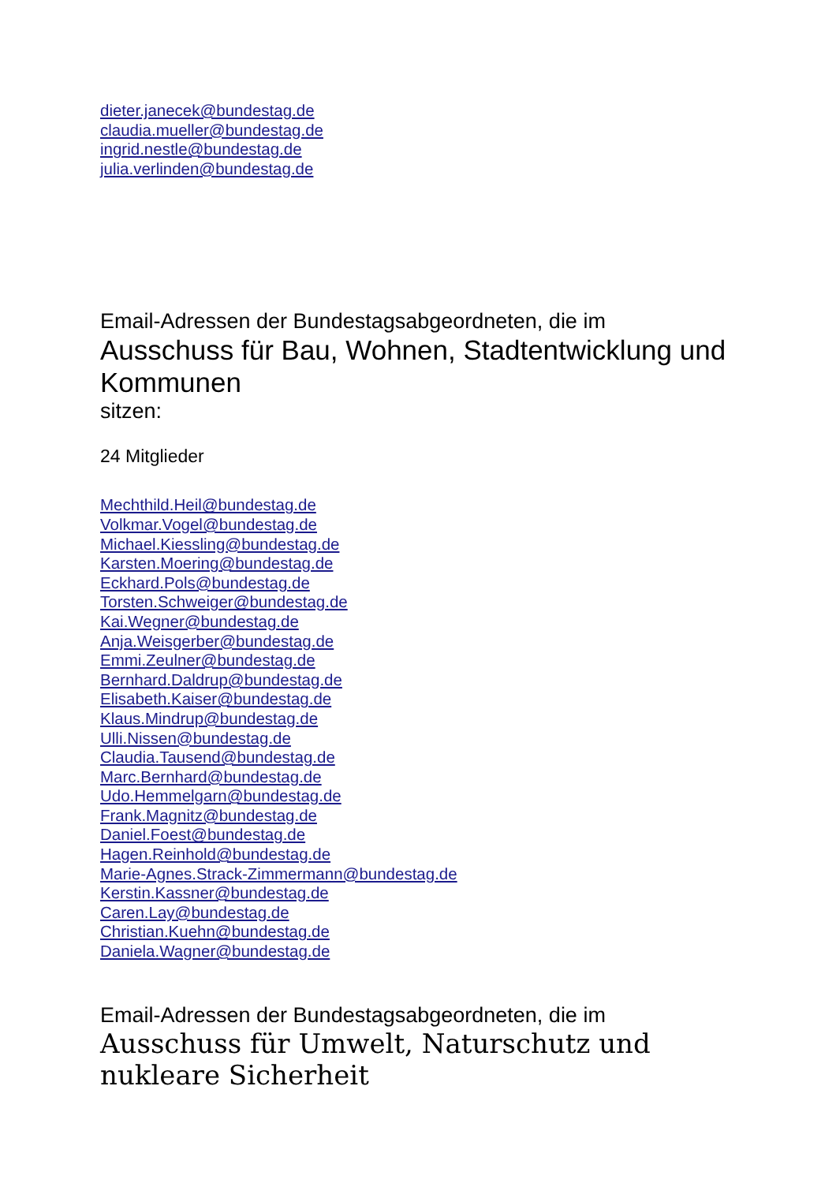dieter.janecek@bundestag.de
claudia.mueller@bundestag.de
ingrid.nestle@bundestag.de
julia.verlinden@bundestag.de
Email-Adressen der Bundestagsabgeordneten, die im
Ausschuss für Bau, Wohnen, Stadtentwicklung und Kommunen
sitzen:
24 Mitglieder
Mechthild.Heil@bundestag.de
Volkmar.Vogel@bundestag.de
Michael.Kiessling@bundestag.de
Karsten.Moering@bundestag.de
Eckhard.Pols@bundestag.de
Torsten.Schweiger@bundestag.de
Kai.Wegner@bundestag.de
Anja.Weisgerber@bundestag.de
Emmi.Zeulner@bundestag.de
Bernhard.Daldrup@bundestag.de
Elisabeth.Kaiser@bundestag.de
Klaus.Mindrup@bundestag.de
Ulli.Nissen@bundestag.de
Claudia.Tausend@bundestag.de
Marc.Bernhard@bundestag.de
Udo.Hemmelgarn@bundestag.de
Frank.Magnitz@bundestag.de
Daniel.Foest@bundestag.de
Hagen.Reinhold@bundestag.de
Marie-Agnes.Strack-Zimmermann@bundestag.de
Kerstin.Kassner@bundestag.de
Caren.Lay@bundestag.de
Christian.Kuehn@bundestag.de
Daniela.Wagner@bundestag.de
Email-Adressen der Bundestagsabgeordneten, die im
Ausschuss für Umwelt, Naturschutz und nukleare Sicherheit